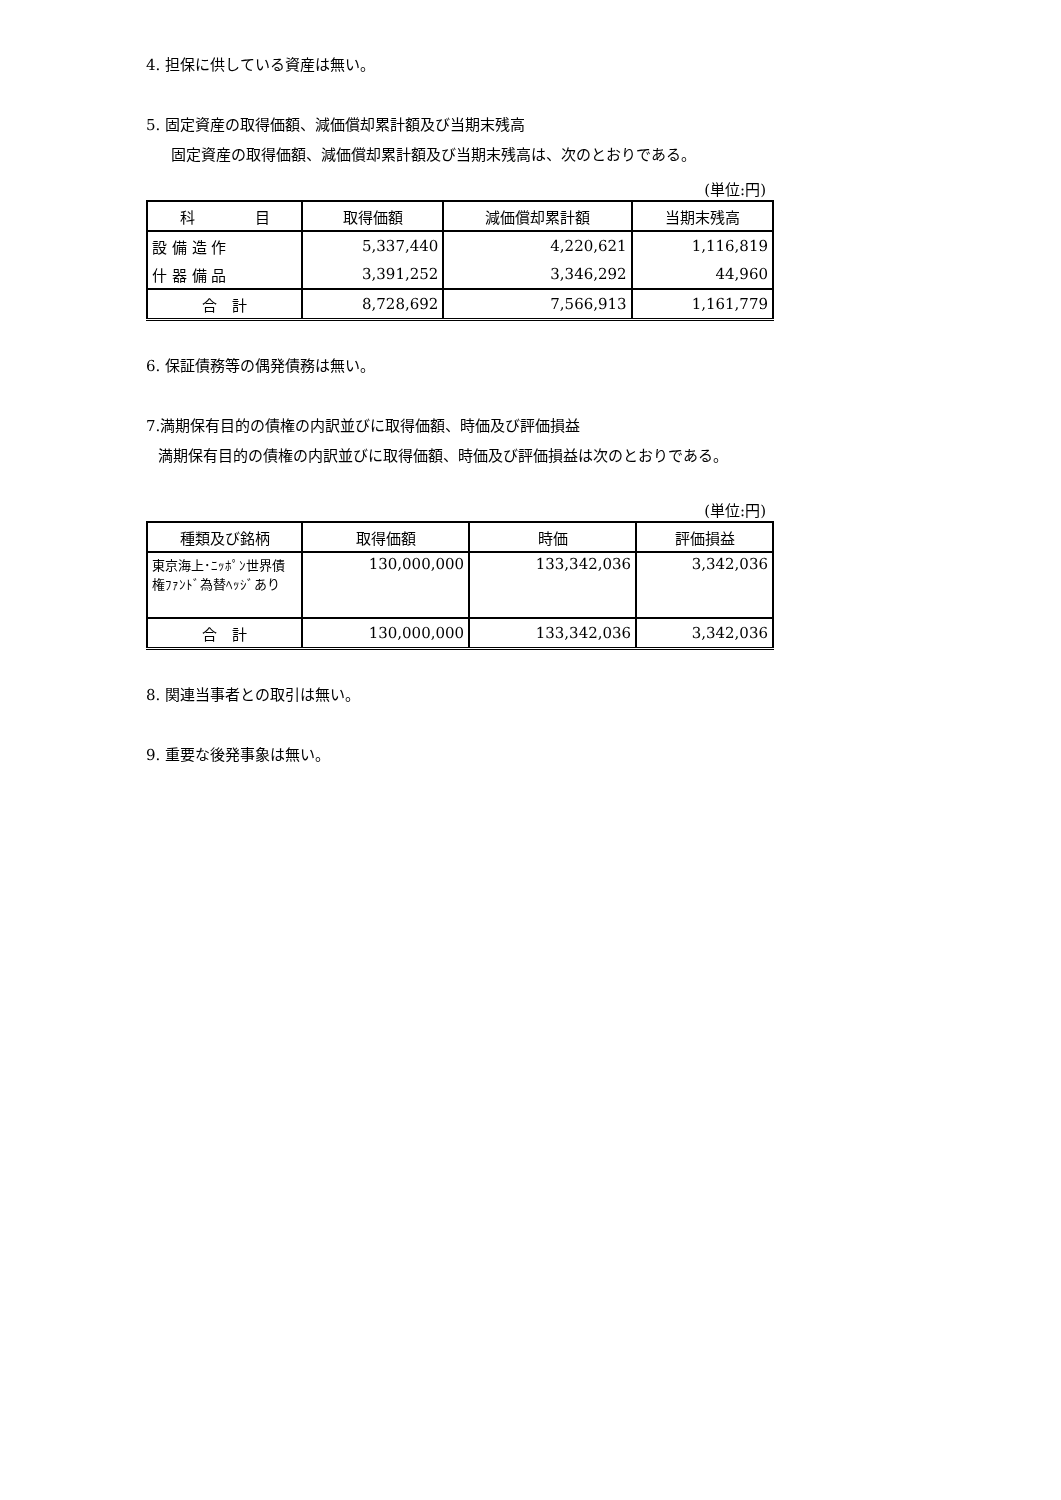4. 担保に供している資産は無い。
5. 固定資産の取得価額、減価償却累計額及び当期末残高
固定資産の取得価額、減価償却累計額及び当期末残高は、次のとおりである。
(単位:円)
| 科 目 | 取得価額 | 減価償却累計額 | 当期末残高 |
| --- | --- | --- | --- |
| 設 備 造 作 | 5,337,440 | 4,220,621 | 1,116,819 |
| 什 器 備 品 | 3,391,252 | 3,346,292 | 44,960 |
| 合 計 | 8,728,692 | 7,566,913 | 1,161,779 |
6. 保証債務等の偶発債務は無い。
7.満期保有目的の債権の内訳並びに取得価額、時価及び評価損益
満期保有目的の債権の内訳並びに取得価額、時価及び評価損益は次のとおりである。
(単位:円)
| 種類及び銘柄 | 取得価額 | 時価 | 評価損益 |
| --- | --- | --- | --- |
| 東京海上･ﾆｯﾎﾟﾝ世界債権ﾌｧﾝﾄﾞ為替ﾍｯｼﾞあり | 130,000,000 | 133,342,036 | 3,342,036 |
| 合 計 | 130,000,000 | 133,342,036 | 3,342,036 |
8. 関連当事者との取引は無い。
9. 重要な後発事象は無い。